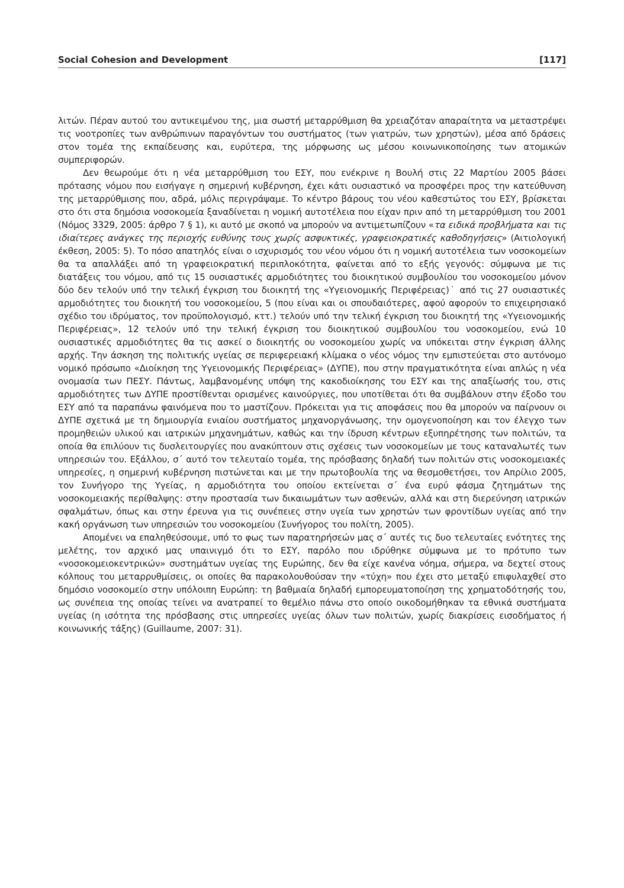Social Cohesion and Development [117]
λιτών. Πέραν αυτού του αντικειμένου της, μια σωστή μεταρρύθμιση θα χρειαζόταν απαραίτητα να μεταστρέψει τις νοοτροπίες των ανθρώπινων παραγόντων του συστήματος (των γιατρών, των χρηστών), μέσα από δράσεις στον τομέα της εκπαίδευσης και, ευρύτερα, της μόρφωσης ως μέσου κοινωνικοποίησης των ατομικών συμπεριφορών.
Δεν θεωρούμε ότι η νέα μεταρρύθμιση του ΕΣΥ, που ενέκρινε η Βουλή στις 22 Μαρτίου 2005 βάσει πρότασης νόμου που εισήγαγε η σημερινή κυβέρνηση, έχει κάτι ουσιαστικό να προσφέρει προς την κατεύθυνση της μεταρρύθμισης που, αδρά, μόλις περιγράψαμε. Το κέντρο βάρους του νέου καθεστώτος του ΕΣΥ, βρίσκεται στο ότι στα δημόσια νοσοκομεία ξαναδίνεται η νομική αυτοτέλεια που είχαν πριν από τη μεταρρύθμιση του 2001 (Νόμος 3329, 2005: άρθρο 7 § 1), κι αυτό με σκοπό να μπορούν να αντιμετωπίζουν «τα ειδικά προβλήματα και τις ιδιαίτερες ανάγκες της περιοχής ευθύνης τους χωρίς ασφυκτικές, γραφειοκρατικές καθοδηγήσεις» (Αιτιολογική έκθεση, 2005: 5). Το πόσο απατηλός είναι ο ισχυρισμός του νέου νόμου ότι η νομική αυτοτέλεια των νοσοκομείων θα τα απαλλάξει από τη γραφειοκρατική περιπλοκότητα, φαίνεται από το εξής γεγονός: σύμφωνα με τις διατάξεις του νόμου, από τις 15 ουσιαστικές αρμοδιότητες του διοικητικού συμβουλίου του νοσοκομείου μόνον δύο δεν τελούν υπό την τελική έγκριση του διοικητή της «Υγειονομικής Περιφέρειας)˙ από τις 27 ουσιαστικές αρμοδιότητες του διοικητή του νοσοκομείου, 5 (που είναι και οι σπουδαιότερες, αφού αφορούν το επιχειρησιακό σχέδιο του ιδρύματος, τον προϋπολογισμό, κττ.) τελούν υπό την τελική έγκριση του διοικητή της «Υγειονομικής Περιφέρειας», 12 τελούν υπό την τελική έγκριση του διοικητικού συμβουλίου του νοσοκομείου, ενώ 10 ουσιαστικές αρμοδιότητες θα τις ασκεί ο διοικητής ου νοσοκομείου χωρίς να υπόκειται στην έγκριση άλλης αρχής. Την άσκηση της πολιτικής υγείας σε περιφερειακή κλίμακα ο νέος νόμος την εμπιστεύεται στο αυτόνομο νομικό πρόσωπο «Διοίκηση της Υγειονομικής Περιφέρειας» (ΔΥΠΕ), που στην πραγματικότητα είναι απλώς η νέα ονομασία των ΠΕΣΥ. Πάντως, λαμβανομένης υπόψη της κακοδιοίκησης του ΕΣΥ και της απαξίωσής του, στις αρμοδιότητες των ΔΥΠΕ προστίθενται ορισμένες καινούργιες, που υποτίθεται ότι θα συμβάλουν στην έξοδο του ΕΣΥ από τα παραπάνω φαινόμενα που το μαστίζουν. Πρόκειται για τις αποφάσεις που θα μπορούν να παίρνουν οι ΔΥΠΕ σχετικά με τη δημιουργία ενιαίου συστήματος μηχανοργάνωσης, την ομογενοποίηση και τον έλεγχο των προμηθειών υλικού και ιατρικών μηχανημάτων, καθώς και την ίδρυση κέντρων εξυπηρέτησης των πολιτών, τα οποία θα επιλύουν τις δυσλειτουργίες που ανακύπτουν στις σχέσεις των νοσοκομείων με τους καταναλωτές των υπηρεσιών του. Εξάλλου, σ΄ αυτό τον τελευταίο τομέα, της πρόσβασης δηλαδή των πολιτών στις νοσοκομειακές υπηρεσίες, η σημερινή κυβέρνηση πιστώνεται και με την πρωτοβουλία της να θεσμοθετήσει, τον Απρίλιο 2005, τον Συνήγορο της Υγείας, η αρμοδιότητα του οποίου εκτείνεται σ΄ ένα ευρύ φάσμα ζητημάτων της νοσοκομειακής περίθαλψης: στην προστασία των δικαιωμάτων των ασθενών, αλλά και στη διερεύνηση ιατρικών σφαλμάτων, όπως και στην έρευνα για τις συνέπειες στην υγεία των χρηστών των φροντίδων υγείας από την κακή οργάνωση των υπηρεσιών του νοσοκομείου (Συνήγορος του πολίτη, 2005).
Απομένει να επαληθεύσουμε, υπό το φως των παρατηρήσεών μας σ΄ αυτές τις δυο τελευταίες ενότητες της μελέτης, τον αρχικό μας υπαινιγμό ότι το ΕΣΥ, παρόλο που ιδρύθηκε σύμφωνα με το πρότυπο των «νοσοκομειοκεντρικών» συστημάτων υγείας της Ευρώπης, δεν θα είχε κανένα νόημα, σήμερα, να δεχτεί στους κόλπους του μεταρρυθμίσεις, οι οποίες θα παρακολουθούσαν την «τύχη» που έχει στο μεταξύ επιφυλαχθεί στο δημόσιο νοσοκομείο στην υπόλοιπη Ευρώπη: τη βαθμιαία δηλαδή εμπορευματοποίηση της χρηματοδότησής του, ως συνέπεια της οποίας τείνει να ανατραπεί το θεμέλιο πάνω στο οποίο οικοδομήθηκαν τα εθνικά συστήματα υγείας (η ισότητα της πρόσβασης στις υπηρεσίες υγείας όλων των πολιτών, χωρίς διακρίσεις εισοδήματος ή κοινωνικής τάξης) (Guillaume, 2007: 31).